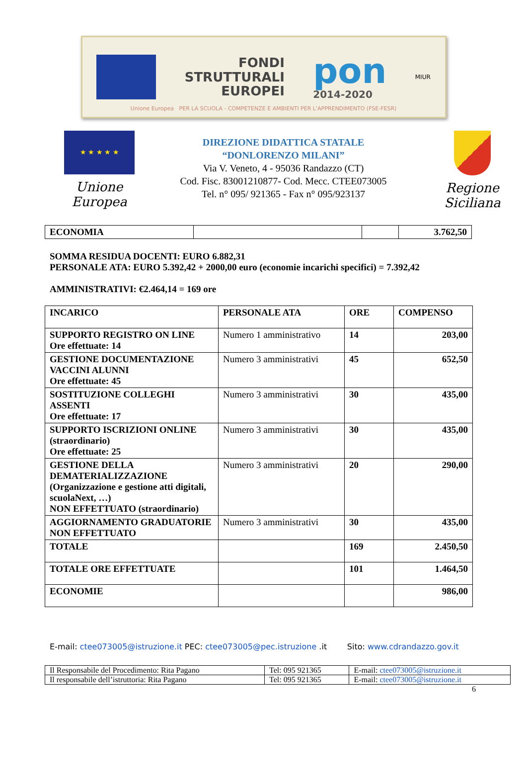FONDI
STRUTTURALI
EUROPEI
pon
2014-2020
MIUR
Unione Europea PER LA SCUOLA - COMPETENZE E AMBIENTI PER L'APPRENDIMENTO (FSE-FESR)
★ ★ ★ ★ ★
Unione Europea
DIREZIONE DIDATTICA STATALE
“DONLORENZO MILANI”
Via V. Veneto, 4 - 95036 Randazzo (CT)
Cod. Fisc. 83001210877- Cod. Mecc. CTEE073005
Tel. n° 095/ 921365 - Fax n° 095/923137
Regione Siciliana
| ECONOMIA | | | 3.762,50 |
SOMMA RESIDUA DOCENTI: EURO 6.882,31
PERSONALE ATA: EURO 5.392,42 + 2000,00 euro (economie incarichi specifici) = 7.392,42
AMMINISTRATIVI: €2.464,14 = 169 ore
| INCARICO | PERSONALE ATA | ORE | COMPENSO |
| --- | --- | --- | --- |
| SUPPORTO REGISTRO ON LINE Ore effettuate: 14 | Numero 1 amministrativo | 14 | 203,00 |
| GESTIONE DOCUMENTAZIONE VACCINI ALUNNI Ore effettuate: 45 | Numero 3 amministrativi | 45 | 652,50 |
| SOSTITUZIONE COLLEGHI ASSENTI Ore effettuate: 17 | Numero 3 amministrativi | 30 | 435,00 |
| SUPPORTO ISCRIZIONI ONLINE (straordinario) Ore effettuate: 25 | Numero 3 amministrativi | 30 | 435,00 |
| GESTIONE DELLA DEMATERIALIZZAZIONE (Organizzazione e gestione atti digitali, scuolaNext, …) NON EFFETTUATO (straordinario) | Numero 3 amministrativi | 20 | 290,00 |
| AGGIORNAMENTO GRADUATORIE NON EFFETTUATO | Numero 3 amministrativi | 30 | 435,00 |
| TOTALE | | 169 | 2.450,50 |
| TOTALE ORE EFFETTUATE | | 101 | 1.464,50 |
| ECONOMIE | | | 986,00 |
E-mail: ctee073005@istruzione.it PEC: ctee073005@pec.istruzione .it Sito: www.cdrandazzo.gov.it
| Il Responsabile del Procedimento: Rita Pagano | Tel: 095 921365 | E-mail: ctee073005@istruzione.it |
| Il responsabile dell’istruttoria: Rita Pagano | Tel: 095 921365 | E-mail: ctee073005@istruzione.it |
6